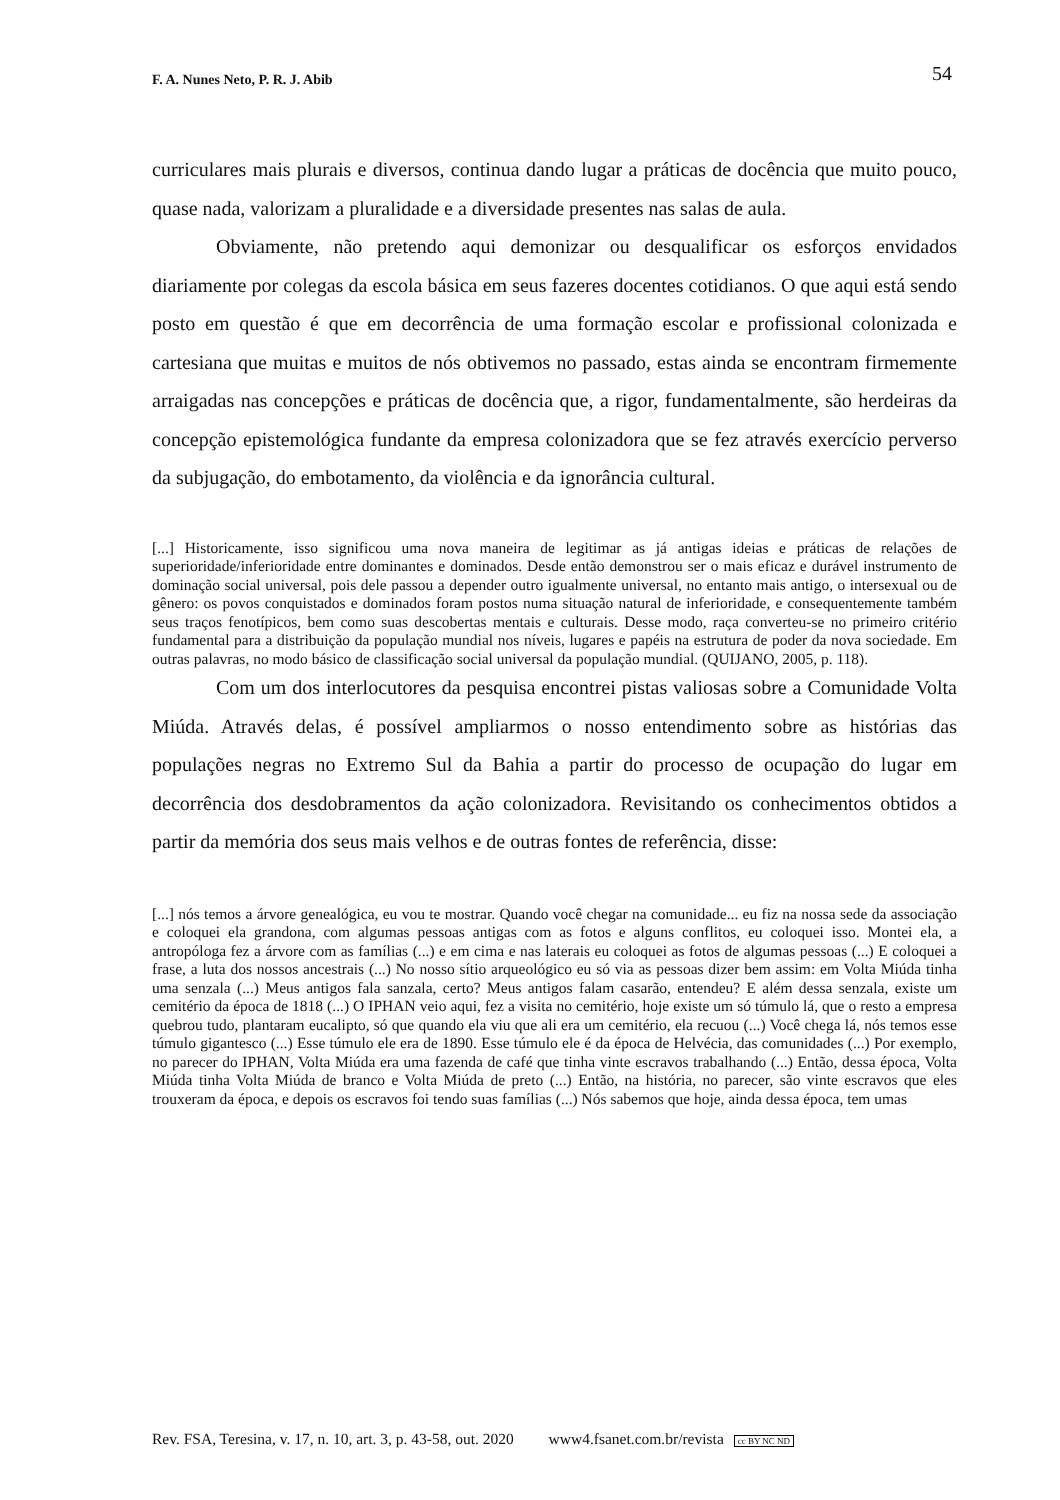F. A. Nunes Neto, P. R. J. Abib 54
curriculares mais plurais e diversos, continua dando lugar a práticas de docência que muito pouco, quase nada, valorizam a pluralidade e a diversidade presentes nas salas de aula.
Obviamente, não pretendo aqui demonizar ou desqualificar os esforços envidados diariamente por colegas da escola básica em seus fazeres docentes cotidianos. O que aqui está sendo posto em questão é que em decorrência de uma formação escolar e profissional colonizada e cartesiana que muitas e muitos de nós obtivemos no passado, estas ainda se encontram firmemente arraigadas nas concepções e práticas de docência que, a rigor, fundamentalmente, são herdeiras da concepção epistemológica fundante da empresa colonizadora que se fez através exercício perverso da subjugação, do embotamento, da violência e da ignorância cultural.
[...] Historicamente, isso significou uma nova maneira de legitimar as já antigas ideias e práticas de relações de superioridade/inferioridade entre dominantes e dominados. Desde então demonstrou ser o mais eficaz e durável instrumento de dominação social universal, pois dele passou a depender outro igualmente universal, no entanto mais antigo, o intersexual ou de gênero: os povos conquistados e dominados foram postos numa situação natural de inferioridade, e consequentemente também seus traços fenotípicos, bem como suas descobertas mentais e culturais. Desse modo, raça converteu-se no primeiro critério fundamental para a distribuição da população mundial nos níveis, lugares e papéis na estrutura de poder da nova sociedade. Em outras palavras, no modo básico de classificação social universal da população mundial. (QUIJANO, 2005, p. 118).
Com um dos interlocutores da pesquisa encontrei pistas valiosas sobre a Comunidade Volta Miúda. Através delas, é possível ampliarmos o nosso entendimento sobre as histórias das populações negras no Extremo Sul da Bahia a partir do processo de ocupação do lugar em decorrência dos desdobramentos da ação colonizadora. Revisitando os conhecimentos obtidos a partir da memória dos seus mais velhos e de outras fontes de referência, disse:
[...] nós temos a árvore genealógica, eu vou te mostrar. Quando você chegar na comunidade... eu fiz na nossa sede da associação e coloquei ela grandona, com algumas pessoas antigas com as fotos e alguns conflitos, eu coloquei isso. Montei ela, a antropóloga fez a árvore com as famílias (...) e em cima e nas laterais eu coloquei as fotos de algumas pessoas (...) E coloquei a frase, a luta dos nossos ancestrais (...) No nosso sítio arqueológico eu só via as pessoas dizer bem assim: em Volta Miúda tinha uma senzala (...) Meus antigos fala sanzala, certo? Meus antigos falam casarão, entendeu? E além dessa senzala, existe um cemitério da época de 1818 (...) O IPHAN veio aqui, fez a visita no cemitério, hoje existe um só túmulo lá, que o resto a empresa quebrou tudo, plantaram eucalipto, só que quando ela viu que ali era um cemitério, ela recuou (...) Você chega lá, nós temos esse túmulo gigantesco (...) Esse túmulo ele era de 1890. Esse túmulo ele é da época de Helvécia, das comunidades (...) Por exemplo, no parecer do IPHAN, Volta Miúda era uma fazenda de café que tinha vinte escravos trabalhando (...) Então, dessa época, Volta Miúda tinha Volta Miúda de branco e Volta Miúda de preto (...) Então, na história, no parecer, são vinte escravos que eles trouxeram da época, e depois os escravos foi tendo suas famílias (...) Nós sabemos que hoje, ainda dessa época, tem umas
Rev. FSA, Teresina, v. 17, n. 10, art. 3, p. 43-58, out. 2020 www4.fsanet.com.br/revista cc BY NC ND